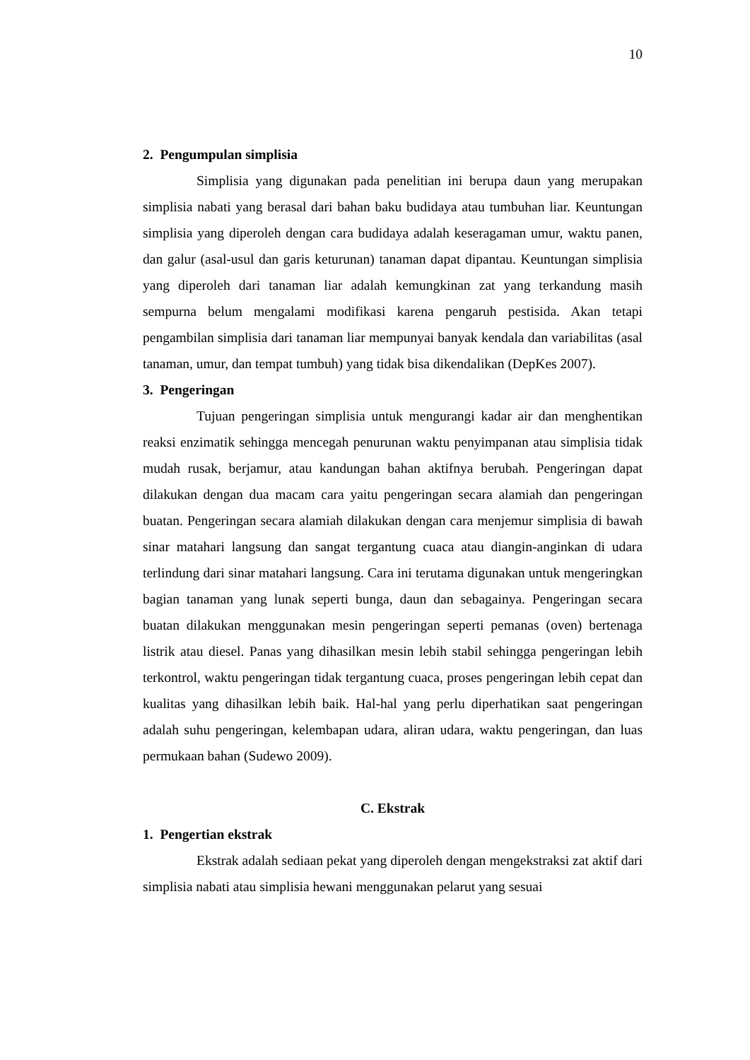10
2. Pengumpulan simplisia
Simplisia yang digunakan pada penelitian ini berupa daun yang merupakan simplisia nabati yang berasal dari bahan baku budidaya atau tumbuhan liar. Keuntungan simplisia yang diperoleh dengan cara budidaya adalah keseragaman umur, waktu panen, dan galur (asal-usul dan garis keturunan) tanaman dapat dipantau. Keuntungan simplisia yang diperoleh dari tanaman liar adalah kemungkinan zat yang terkandung masih sempurna belum mengalami modifikasi karena pengaruh pestisida. Akan tetapi pengambilan simplisia dari tanaman liar mempunyai banyak kendala dan variabilitas (asal tanaman, umur, dan tempat tumbuh) yang tidak bisa dikendalikan (DepKes 2007).
3. Pengeringan
Tujuan pengeringan simplisia untuk mengurangi kadar air dan menghentikan reaksi enzimatik sehingga mencegah penurunan waktu penyimpanan atau simplisia tidak mudah rusak, berjamur, atau kandungan bahan aktifnya berubah. Pengeringan dapat dilakukan dengan dua macam cara yaitu pengeringan secara alamiah dan pengeringan buatan. Pengeringan secara alamiah dilakukan dengan cara menjemur simplisia di bawah sinar matahari langsung dan sangat tergantung cuaca atau diangin-anginkan di udara terlindung dari sinar matahari langsung. Cara ini terutama digunakan untuk mengeringkan bagian tanaman yang lunak seperti bunga, daun dan sebagainya. Pengeringan secara buatan dilakukan menggunakan mesin pengeringan seperti pemanas (oven) bertenaga listrik atau diesel. Panas yang dihasilkan mesin lebih stabil sehingga pengeringan lebih terkontrol, waktu pengeringan tidak tergantung cuaca, proses pengeringan lebih cepat dan kualitas yang dihasilkan lebih baik. Hal-hal yang perlu diperhatikan saat pengeringan adalah suhu pengeringan, kelembapan udara, aliran udara, waktu pengeringan, dan luas permukaan bahan (Sudewo 2009).
C. Ekstrak
1. Pengertian ekstrak
Ekstrak adalah sediaan pekat yang diperoleh dengan mengekstraksi zat aktif dari simplisia nabati atau simplisia hewani menggunakan pelarut yang sesuai